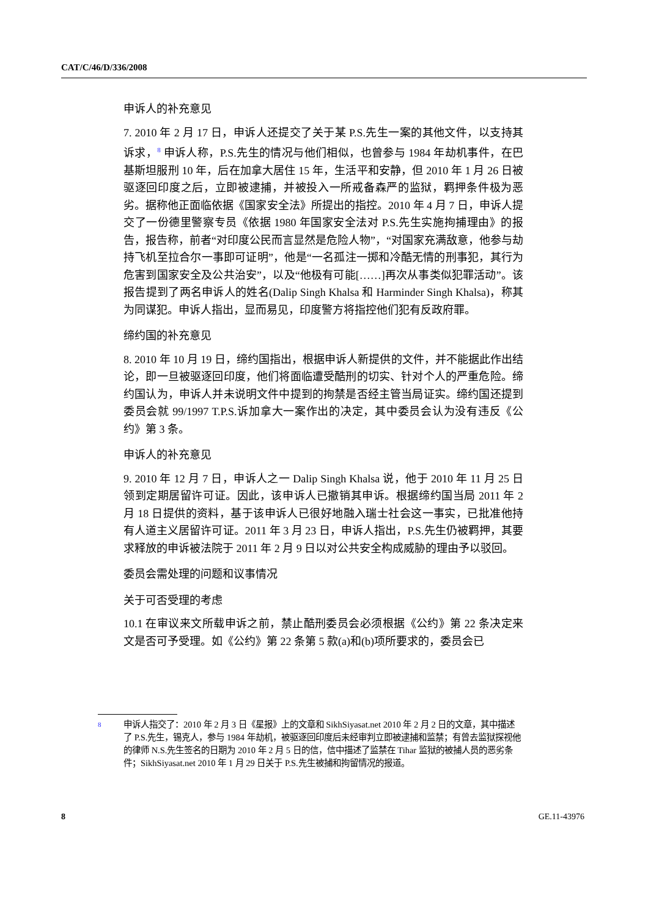CAT/C/46/D/336/2008
申诉人的补充意见
7. 2010 年 2 月 17 日，申诉人还提交了关于某 P.S.先生一案的其他文件，以支持其诉求，<sup>8</sup> 申诉人称，P.S.先生的情况与他们相似，也曾参与 1984 年劫机事件，在巴基斯坦服刑 10 年，后在加拿大居住 15 年，生活平和安静，但 2010 年 1 月 26 日被驱逐回印度之后，立即被逮捕，并被投入一所戒备森严的监狱，羁押条件极为恶劣。据称他正面临依据《国家安全法》所提出的指控。2010 年 4 月 7 日，申诉人提交了一份德里警察专员《依据 1980 年国家安全法对 P.S.先生实施拘捕理由》的报告，报告称，前者“对印度公民而言显然是危险人物”，“对国家充满敌意，他参与劫持飞机至拉合尔一事即可证明”，他是“一名孤注一掷和冷酷无情的刑事犯，其行为危害到国家安全及公共治安”，以及“他极有可能[……]再次从事类似犯罪活动”。该报告提到了两名申诉人的姓名(Dalip Singh Khalsa 和 Harminder Singh Khalsa)，称其为同谋犯。申诉人指出，显而易见，印度警方将指控他们犯有反政府罪。
缔约国的补充意见
8. 2010 年 10 月 19 日，缔约国指出，根据申诉人新提供的文件，并不能据此作出结论，即一旦被驱逐回印度，他们将面临遭受酷刑的切实、针对个人的严重危险。缔约国认为，申诉人并未说明文件中提到的拘禁是否经主管当局证实。缔约国还提到委员会就 99/1997 T.P.S.诉加拿大一案作出的决定，其中委员会认为没有违反《公约》第 3 条。
申诉人的补充意见
9. 2010 年 12 月 7 日，申诉人之一 Dalip Singh Khalsa 说，他于 2010 年 11 月 25 日领到定期居留许可证。因此，该申诉人已撤销其申诉。根据缔约国当局 2011 年 2 月 18 日提供的资料，基于该申诉人已很好地融入瑞士社会这一事实，已批准他持有人道主义居留许可证。2011 年 3 月 23 日，申诉人指出，P.S.先生仍被羁押，其要求释放的申诉被法院于 2011 年 2 月 9 日以对公共安全构成威胁的理由予以驳回。
委员会需处理的问题和议事情况
关于可否受理的考虑
10.1 在审议来文所载申诉之前，禁止酷刑委员会必须根据《公约》第 22 条决定来文是否可予受理。如《公约》第 22 条第 5 款(a)和(b)项所要求的，委员会已
<sup>8</sup> 申诉人指交了：2010 年 2 月 3 日《星报》上的文章和 SikhSiyasat.net 2010 年 2 月 2 日的文章，其中描述了 P.S.先生，锡克人，参与 1984 年劫机，被驱逐回印度后未经审判立即被逮捕和监禁；有曾去监狱探视他的律师 N.S.先生签名的日期为 2010 年 2 月 5 日的信，信中描述了监禁在 Tihar 监狱的被捕人员的恶劣条件；SikhSiyasat.net 2010 年 1 月 29 日关于 P.S.先生被捕和拘留情况的报道。
8 GE.11-43976